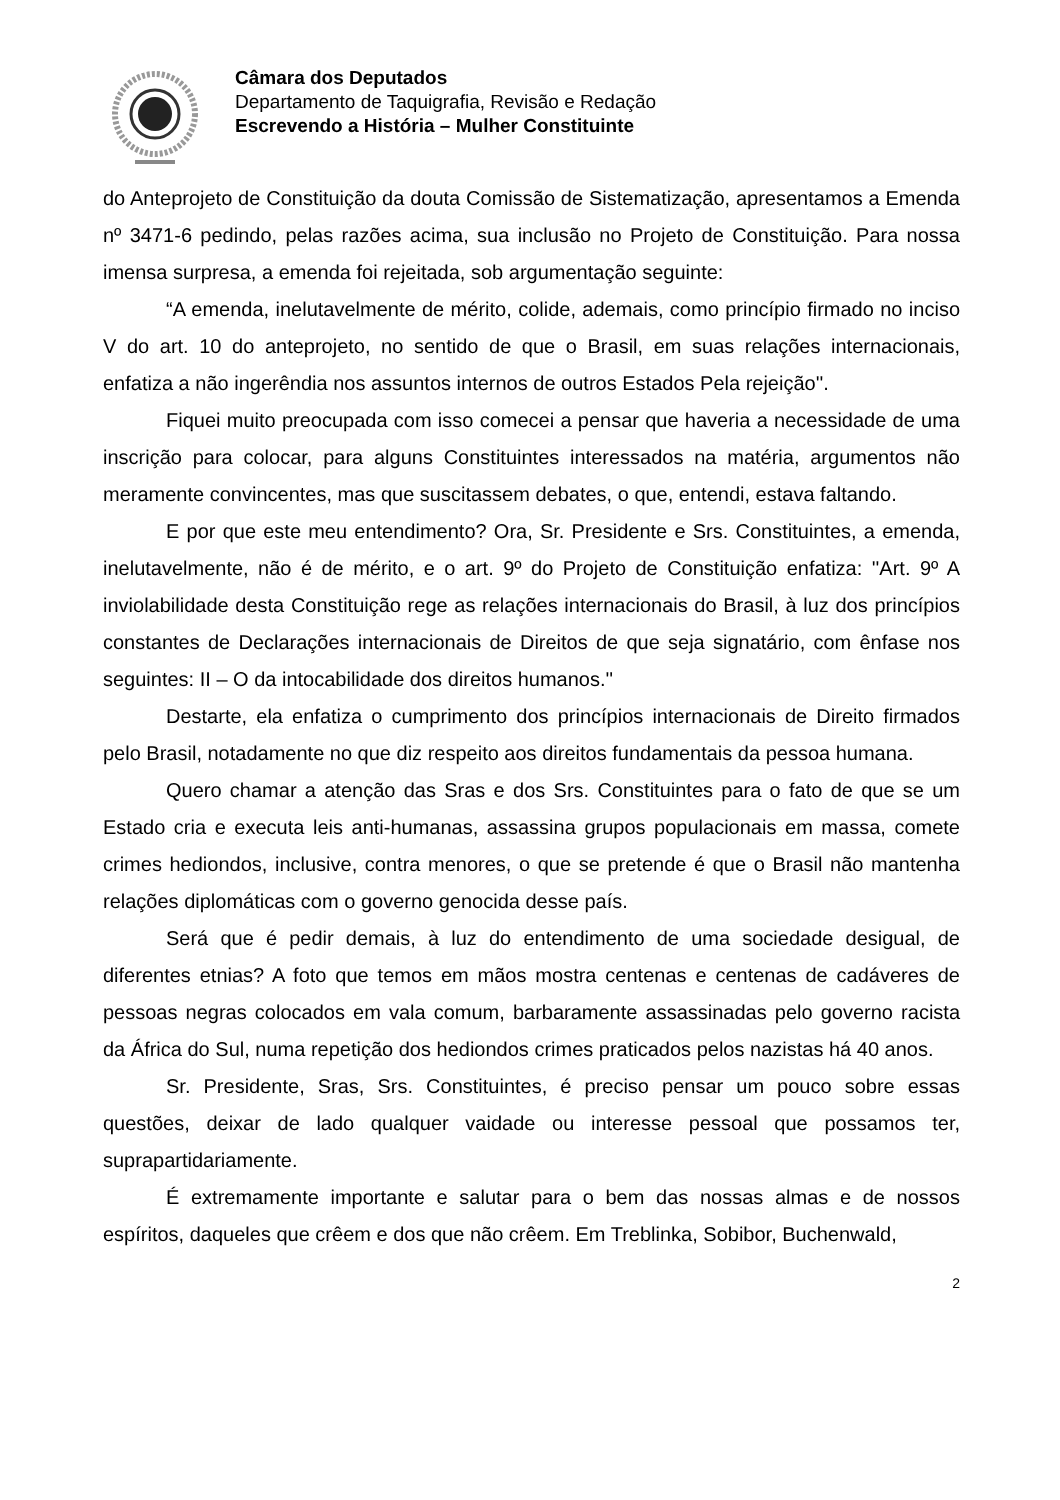Câmara dos Deputados
Departamento de Taquigrafia, Revisão e Redação
Escrevendo a História – Mulher Constituinte
do Anteprojeto de Constituição da douta Comissão de Sistematização, apresentamos a Emenda nº 3471-6 pedindo, pelas razões acima, sua inclusão no Projeto de Constituição. Para nossa imensa surpresa, a emenda foi rejeitada, sob argumentação seguinte:
“A emenda, inelutavelmente de mérito, colide, ademais, como princípio firmado no inciso V do art. 10 do anteprojeto, no sentido de que o Brasil, em suas relações internacionais, enfatiza a não ingerêndia nos assuntos internos de outros Estados Pela rejeição''.
Fiquei muito preocupada com isso comecei a pensar que haveria a necessidade de uma inscrição para colocar, para alguns Constituintes interessados na matéria, argumentos não meramente convincentes, mas que suscitassem debates, o que, entendi, estava faltando.
E por que este meu entendimento? Ora, Sr. Presidente e Srs. Constituintes, a emenda, inelutavelmente, não é de mérito, e o art. 9º do Projeto de Constituição enfatiza: ''Art. 9º A inviolabilidade desta Constituição rege as relações internacionais do Brasil, à luz dos princípios constantes de Declarações internacionais de Direitos de que seja signatário, com ênfase nos seguintes: II – O da intocabilidade dos direitos humanos.''
Destarte, ela enfatiza o cumprimento dos princípios internacionais de Direito firmados pelo Brasil, notadamente no que diz respeito aos direitos fundamentais da pessoa humana.
Quero chamar a atenção das Sras e dos Srs. Constituintes para o fato de que se um Estado cria e executa leis anti-humanas, assassina grupos populacionais em massa, comete crimes hediondos, inclusive, contra menores, o que se pretende é que o Brasil não mantenha relações diplomáticas com o governo genocida desse país.
Será que é pedir demais, à luz do entendimento de uma sociedade desigual, de diferentes etnias? A foto que temos em mãos mostra centenas e centenas de cadáveres de pessoas negras colocados em vala comum, barbaramente assassinadas pelo governo racista da África do Sul, numa repetição dos hediondos crimes praticados pelos nazistas há 40 anos.
Sr. Presidente, Sras, Srs. Constituintes, é preciso pensar um pouco sobre essas questões, deixar de lado qualquer vaidade ou interesse pessoal que possamos ter, suprapartidariamente.
É extremamente importante e salutar para o bem das nossas almas e de nossos espíritos, daqueles que crêem e dos que não crêem. Em Treblinka, Sobibor, Buchenwald,
2